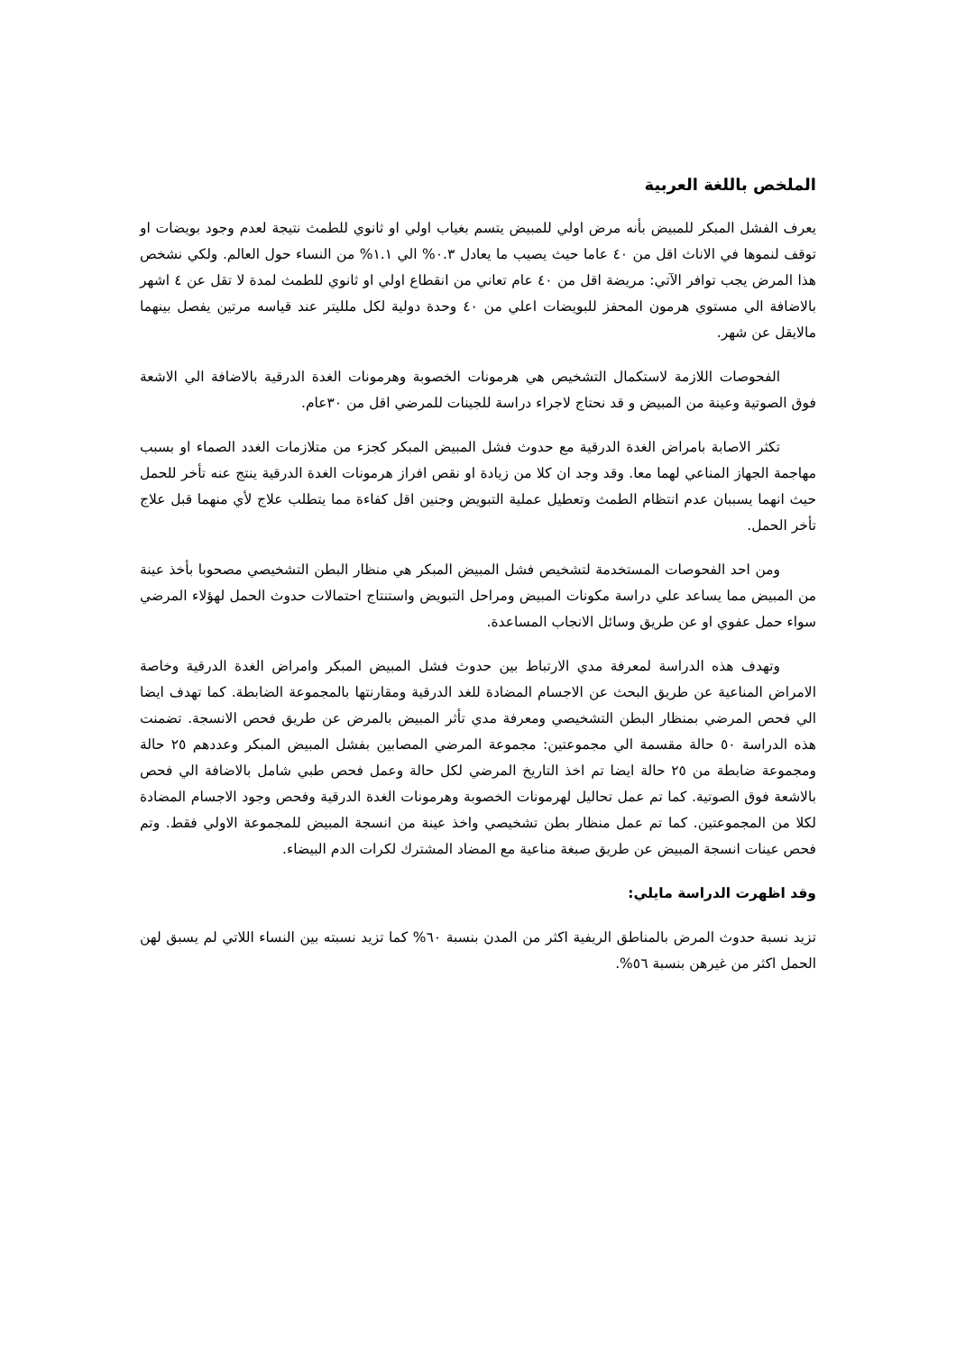الملخص باللغة العربية
يعرف الفشل المبكر للمبيض بأنه مرض اولي للمبيض يتسم بغياب اولي او ثانوي للطمث نتيجة لعدم وجود بويضات او توقف لنموها في الاناث اقل من ٤٠ عاما حيث يصيب ما يعادل ٠.٣% الي ١.١% من النساء حول العالم. ولكي نشخص هذا المرض يجب توافر الآتي: مريضة اقل من ٤٠ عام تعاني من انقطاع اولي او ثانوي للطمث لمدة لا تقل عن ٤ اشهر بالاضافة الي مستوي هرمون المحفز للبويضات اعلي من ٤٠ وحدة دولية لكل ملليتر عند قياسه مرتين يفصل بينهما مالايقل عن شهر.
الفحوصات اللازمة لاستكمال التشخيص هي هرمونات الخصوبة وهرمونات الغدة الدرقية بالاضافة الي الاشعة فوق الصوتية وعينة من المبيض و قد نحتاج لاجراء دراسة للجينات للمرضي اقل من ٣٠عام.
تكثر الاصابة بامراض الغدة الدرقية مع حدوث فشل المبيض المبكر كجزء من متلازمات الغدد الصماء او بسبب مهاجمة الجهاز المناعي لهما معا. وقد وجد ان كلا من زيادة او نقص افراز هرمونات الغدة الدرقية ينتج عنه تأخر للحمل حيث انهما يسببان عدم انتظام الطمث وتعطيل عملية التبويض وجنين اقل كفاءة مما يتطلب علاج لأي منهما قبل علاج تأخر الحمل.
ومن احد الفحوصات المستخدمة لتشخيص فشل المبيض المبكر هي منظار البطن التشخيصي مصحوبا بأخذ عينة من المبيض مما يساعد علي دراسة مكونات المبيض ومراحل التبويض واستنتاج احتمالات حدوث الحمل لهؤلاء المرضي سواء حمل عفوي او عن طريق وسائل الانجاب المساعدة.
وتهدف هذه الدراسة لمعرفة مدي الارتباط بين حدوث فشل المبيض المبكر وامراض الغدة الدرقية وخاصة الامراض المناعية عن طريق البحث عن الاجسام المضادة للغد الدرقية ومقارنتها بالمجموعة الضابطة. كما تهدف ايضا الي فحص المرضي بمنظار البطن التشخيصي ومعرفة مدي تأثر المبيض بالمرض عن طريق فحص الانسجة. تضمنت هذه الدراسة ٥٠ حالة مقسمة الي مجموعتين: مجموعة المرضي المصابين بفشل المبيض المبكر وعددهم ٢٥ حالة ومجموعة ضابطة من ٢٥ حالة ايضا تم اخذ التاريخ المرضي لكل حالة وعمل فحص طبي شامل بالاضافة الي فحص بالاشعة فوق الصوتية. كما تم عمل تحاليل لهرمونات الخصوبة وهرمونات الغدة الدرقية وفحص وجود الاجسام المضادة لكلا من المجموعتين. كما تم عمل منظار بطن تشخيصي واخذ عينة من انسجة المبيض للمجموعة الاولي فقط. وتم فحص عينات انسجة المبيض عن طريق صبغة مناعية مع المضاد المشترك لكرات الدم البيضاء.
وقد اظهرت الدراسة مايلي:
تزيد نسبة حدوث المرض بالمناطق الريفية اكثر من المدن بنسبة ٦٠% كما تزيد نسبته بين النساء اللاتي لم يسبق لهن الحمل اكثر من غيرهن بنسبة ٥٦%.